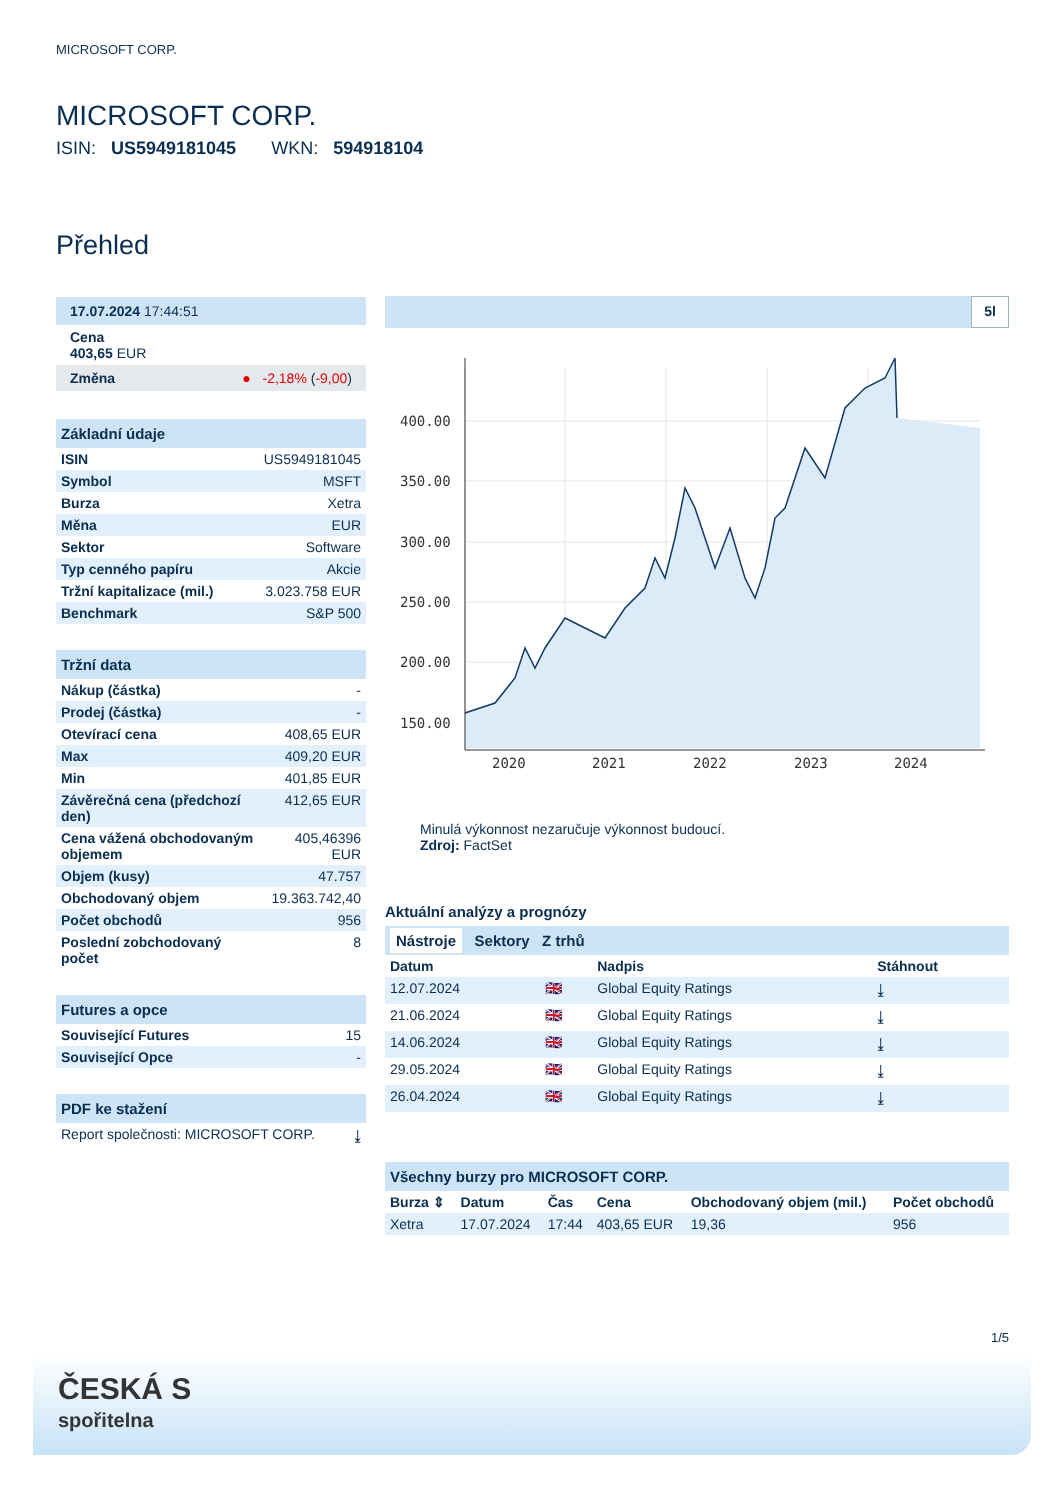MICROSOFT CORP.
MICROSOFT CORP.
ISIN: US5949181045 WKN: 594918104
Přehled
17.07.2024 17:44:51
Cena
403,65 EUR
Změna ● -2,18% (-9,00)
| Základní údaje | |
| ISIN | US5949181045 |
| Symbol | MSFT |
| Burza | Xetra |
| Měna | EUR |
| Sektor | Software |
| Typ cenného papíru | Akcie |
| Tržní kapitalizace (mil.) | 3.023.758 EUR |
| Benchmark | S&P 500 |
| Tržní data | |
| Nákup (částka) | - |
| Prodej (částka) | - |
| Otevírací cena | 408,65 EUR |
| Max | 409,20 EUR |
| Min | 401,85 EUR |
| Závěrečná cena (předchozí den) | 412,65 EUR |
| Cena vážená obchodovaným objemem | 405,46396 EUR |
| Objem (kusy) | 47.757 |
| Obchodovaný objem | 19.363.742,40 |
| Počet obchodů | 956 |
| Poslední zobchodovaný počet | 8 |
| Futures a opce | |
| Související Futures | 15 |
| Související Opce | - |
| PDF ke stažení | |
| Report společnosti: MICROSOFT CORP. | ⤓ |
5l
400.00
350.00
300.00
250.00
200.00
150.00
2020
2021
2022
2023
2024
Minulá výkonnost nezaručuje výkonnost budoucí.
Zdroj: FactSet
Aktuální analýzy a prognózy
Nástroje Sektory Z trhů
| Datum | | Nadpis | Stáhnout |
| --- | --- | --- | --- |
| 12.07.2024 | 🇬🇧 | Global Equity Ratings | ⤓ |
| 21.06.2024 | 🇬🇧 | Global Equity Ratings | ⤓ |
| 14.06.2024 | 🇬🇧 | Global Equity Ratings | ⤓ |
| 29.05.2024 | 🇬🇧 | Global Equity Ratings | ⤓ |
| 26.04.2024 | 🇬🇧 | Global Equity Ratings | ⤓ |
| Všechny burzy pro MICROSOFT CORP. | | | | | |
| Burza ⇕ | Datum | Čas | Cena | Obchodovaný objem (mil.) | Počet obchodů |
| Xetra | 17.07.2024 | 17:44 | 403,65 EUR | 19,36 | 956 |
1/5
ČESKÁ S
spořitelna